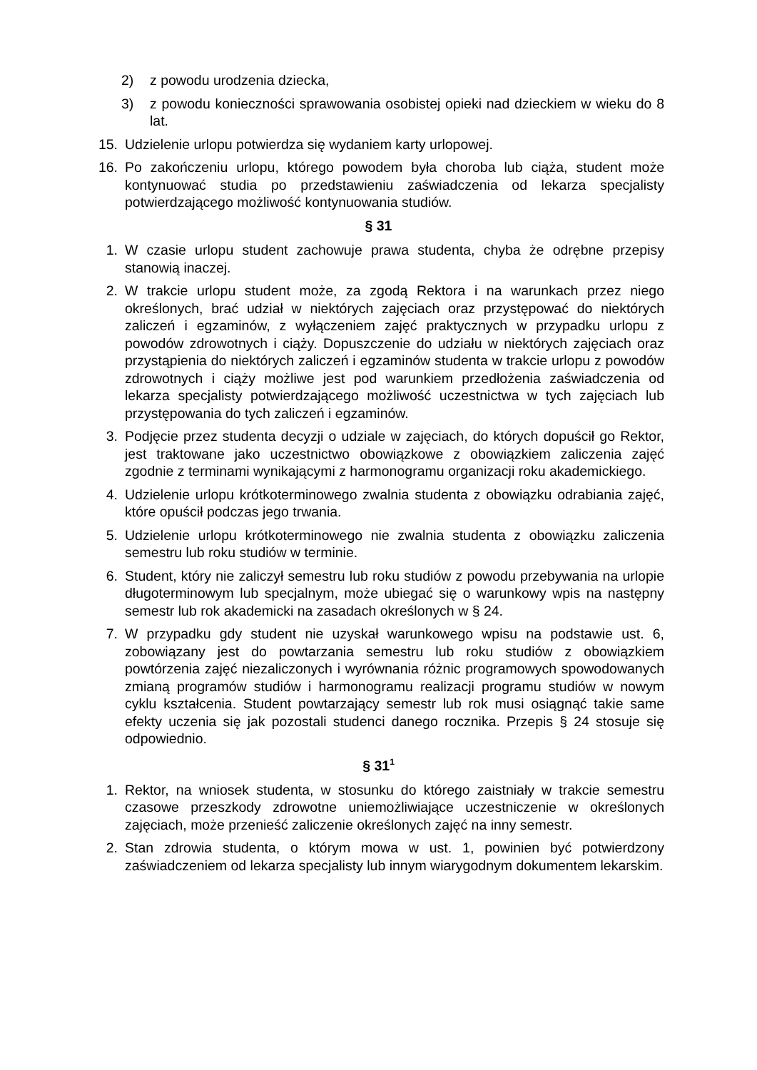2) z powodu urodzenia dziecka,
3) z powodu konieczności sprawowania osobistej opieki nad dzieckiem w wieku do 8 lat.
15. Udzielenie urlopu potwierdza się wydaniem karty urlopowej.
16. Po zakończeniu urlopu, którego powodem była choroba lub ciąża, student może kontynuować studia po przedstawieniu zaświadczenia od lekarza specjalisty potwierdzającego możliwość kontynuowania studiów.
§ 31
1. W czasie urlopu student zachowuje prawa studenta, chyba że odrębne przepisy stanowią inaczej.
2. W trakcie urlopu student może, za zgodą Rektora i na warunkach przez niego określonych, brać udział w niektórych zajęciach oraz przystępować do niektórych zaliczeń i egzaminów, z wyłączeniem zajęć praktycznych w przypadku urlopu z powodów zdrowotnych i ciąży. Dopuszczenie do udziału w niektórych zajęciach oraz przystąpienia do niektórych zaliczeń i egzaminów studenta w trakcie urlopu z powodów zdrowotnych i ciąży możliwe jest pod warunkiem przedłożenia zaświadczenia od lekarza specjalisty potwierdzającego możliwość uczestnictwa w tych zajęciach lub przystępowania do tych zaliczeń i egzaminów.
3. Podjęcie przez studenta decyzji o udziale w zajęciach, do których dopuścił go Rektor, jest traktowane jako uczestnictwo obowiązkowe z obowiązkiem zaliczenia zajęć zgodnie z terminami wynikającymi z harmonogramu organizacji roku akademickiego.
4. Udzielenie urlopu krótkoterminowego zwalnia studenta z obowiązku odrabiania zajęć, które opuścił podczas jego trwania.
5. Udzielenie urlopu krótkoterminowego nie zwalnia studenta z obowiązku zaliczenia semestru lub roku studiów w terminie.
6. Student, który nie zaliczył semestru lub roku studiów z powodu przebywania na urlopie długoterminowym lub specjalnym, może ubiegać się o warunkowy wpis na następny semestr lub rok akademicki na zasadach określonych w § 24.
7. W przypadku gdy student nie uzyskał warunkowego wpisu na podstawie ust. 6, zobowiązany jest do powtarzania semestru lub roku studiów z obowiązkiem powtórzenia zajęć niezaliczonych i wyrównania różnic programowych spowodowanych zmianą programów studiów i harmonogramu realizacji programu studiów w nowym cyklu kształcenia. Student powtarzający semestr lub rok musi osiągnąć takie same efekty uczenia się jak pozostali studenci danego rocznika. Przepis § 24 stosuje się odpowiednio.
§ 31<sup>1</sup>
1. Rektor, na wniosek studenta, w stosunku do którego zaistniały w trakcie semestru czasowe przeszkody zdrowotne uniemożliwiające uczestniczenie w określonych zajęciach, może przenieść zaliczenie określonych zajęć na inny semestr.
2. Stan zdrowia studenta, o którym mowa w ust. 1, powinien być potwierdzony zaświadczeniem od lekarza specjalisty lub innym wiarygodnym dokumentem lekarskim.